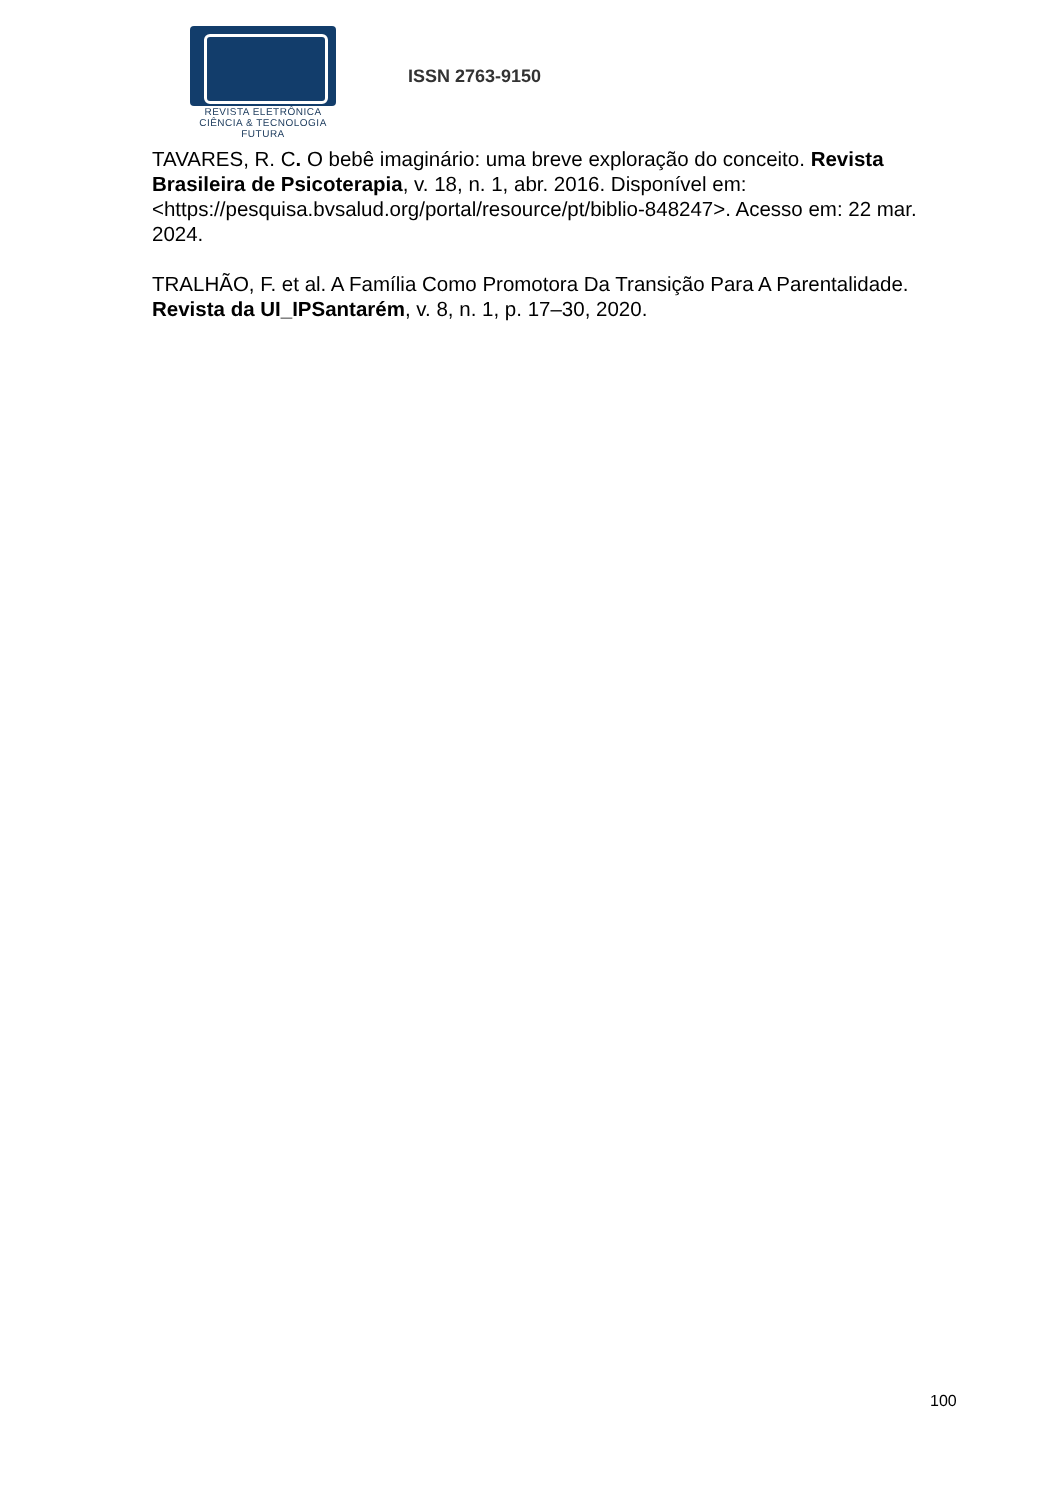REVISTA ELETRÔNICA
CIÊNCIA & TECNOLOGIA
FUTURA
ISSN 2763-9150
TAVARES, R. C. O bebê imaginário: uma breve exploração do conceito. Revista Brasileira de Psicoterapia, v. 18, n. 1, abr. 2016. Disponível em: <https://pesquisa.bvsalud.org/portal/resource/pt/biblio-848247>. Acesso em: 22 mar. 2024.
TRALHÃO, F. et al. A Família Como Promotora Da Transição Para A Parentalidade. Revista da UI_IPSantarém, v. 8, n. 1, p. 17–30, 2020.
100